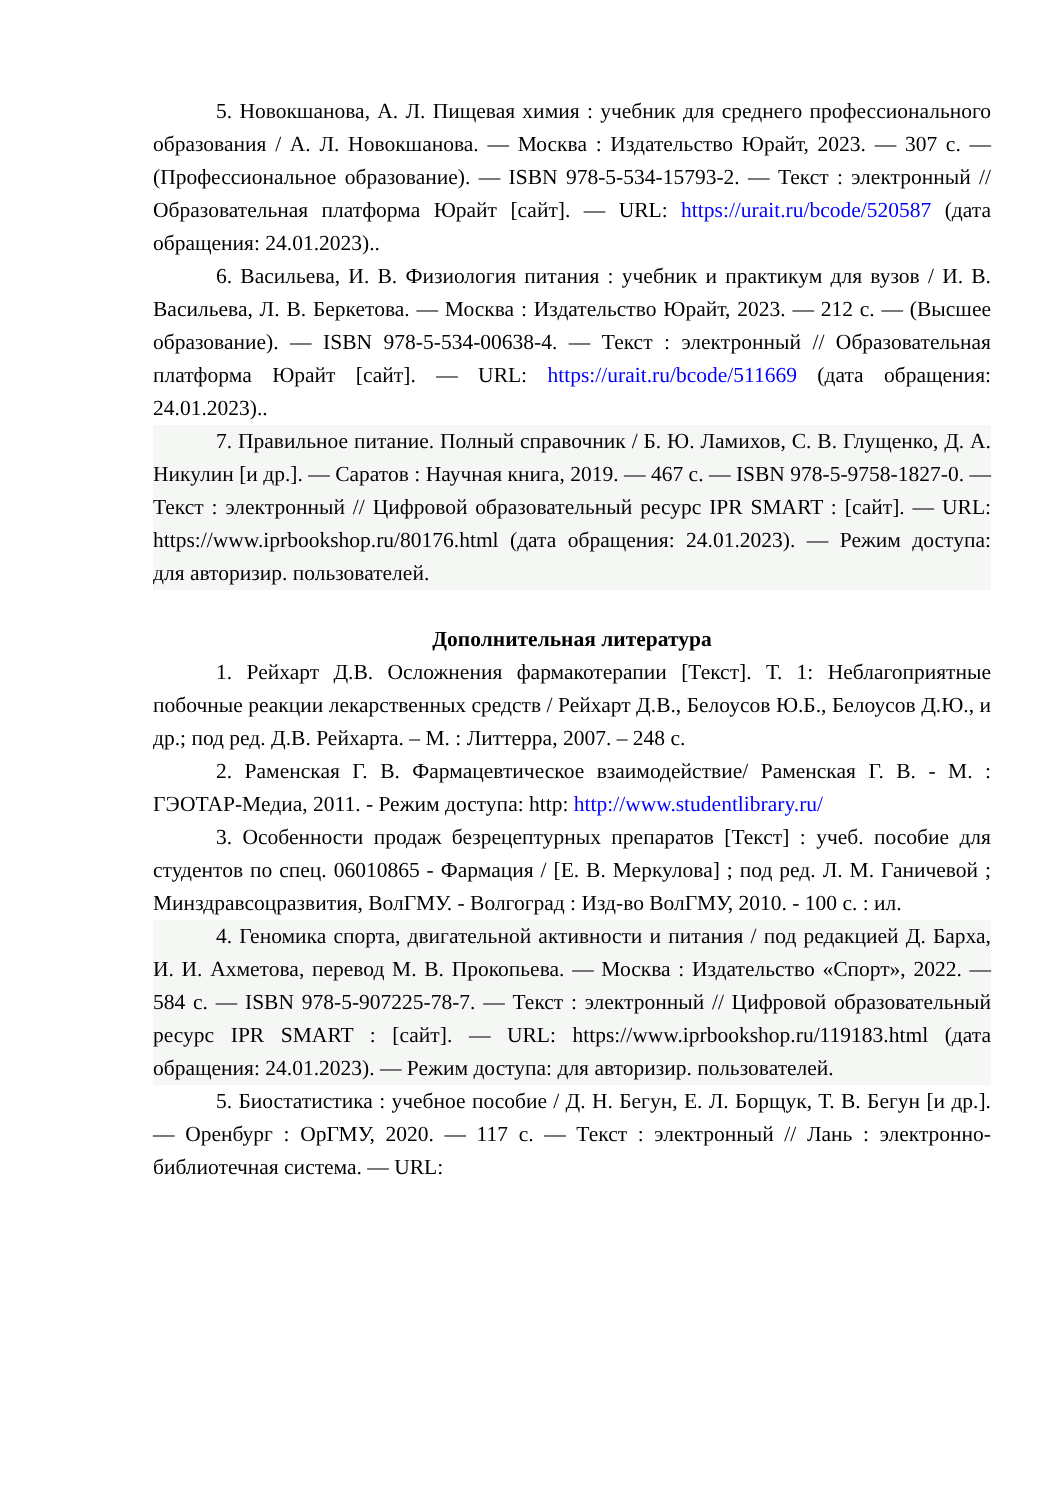5. Новокшанова, А. Л. Пищевая химия : учебник для среднего профессионального образования / А. Л. Новокшанова. — Москва : Издательство Юрайт, 2023. — 307 с. — (Профессиональное образование). — ISBN 978-5-534-15793-2. — Текст : электронный // Образовательная платформа Юрайт [сайт]. — URL: https://urait.ru/bcode/520587 (дата обращения: 24.01.2023)..
6. Васильева, И. В. Физиология питания : учебник и практикум для вузов / И. В. Васильева, Л. В. Беркетова. — Москва : Издательство Юрайт, 2023. — 212 с. — (Высшее образование). — ISBN 978-5-534-00638-4. — Текст : электронный // Образовательная платформа Юрайт [сайт]. — URL: https://urait.ru/bcode/511669 (дата обращения: 24.01.2023)..
7. Правильное питание. Полный справочник / Б. Ю. Ламихов, С. В. Глущенко, Д. А. Никулин [и др.]. — Саратов : Научная книга, 2019. — 467 с. — ISBN 978-5-9758-1827-0. — Текст : электронный // Цифровой образовательный ресурс IPR SMART : [сайт]. — URL: https://www.iprbookshop.ru/80176.html (дата обращения: 24.01.2023). — Режим доступа: для авторизир. пользователей.
Дополнительная литература
1. Рейхарт Д.В. Осложнения фармакотерапии [Текст]. Т. 1: Неблагоприятные побочные реакции лекарственных средств / Рейхарт Д.В., Белоусов Ю.Б., Белоусов Д.Ю., и др.; под ред. Д.В. Рейхарта. – М. : Литтерра, 2007. – 248 с.
2. Раменская Г. В. Фармацевтическое взаимодействие/ Раменская Г. В. - М. : ГЭОТАР-Медиа, 2011. - Режим доступа: http: http://www.studentlibrary.ru/
3. Особенности продаж безрецептурных препаратов [Текст] : учеб. пособие для студентов по спец. 06010865 - Фармация / [Е. В. Меркулова] ; под ред. Л. М. Ганичевой ; Минздравсоцразвития, ВолГМУ. - Волгоград : Изд-во ВолГМУ, 2010. - 100 с. : ил.
4. Геномика спорта, двигательной активности и питания / под редакцией Д. Барха, И. И. Ахметова, перевод М. В. Прокопьева. — Москва : Издательство «Спорт», 2022. — 584 с. — ISBN 978-5-907225-78-7. — Текст : электронный // Цифровой образовательный ресурс IPR SMART : [сайт]. — URL: https://www.iprbookshop.ru/119183.html (дата обращения: 24.01.2023). — Режим доступа: для авторизир. пользователей.
5. Биостатистика : учебное пособие / Д. Н. Бегун, Е. Л. Борщук, Т. В. Бегун [и др.]. — Оренбург : ОрГМУ, 2020. — 117 с. — Текст : электронный // Лань : электронно-библиотечная система. — URL: